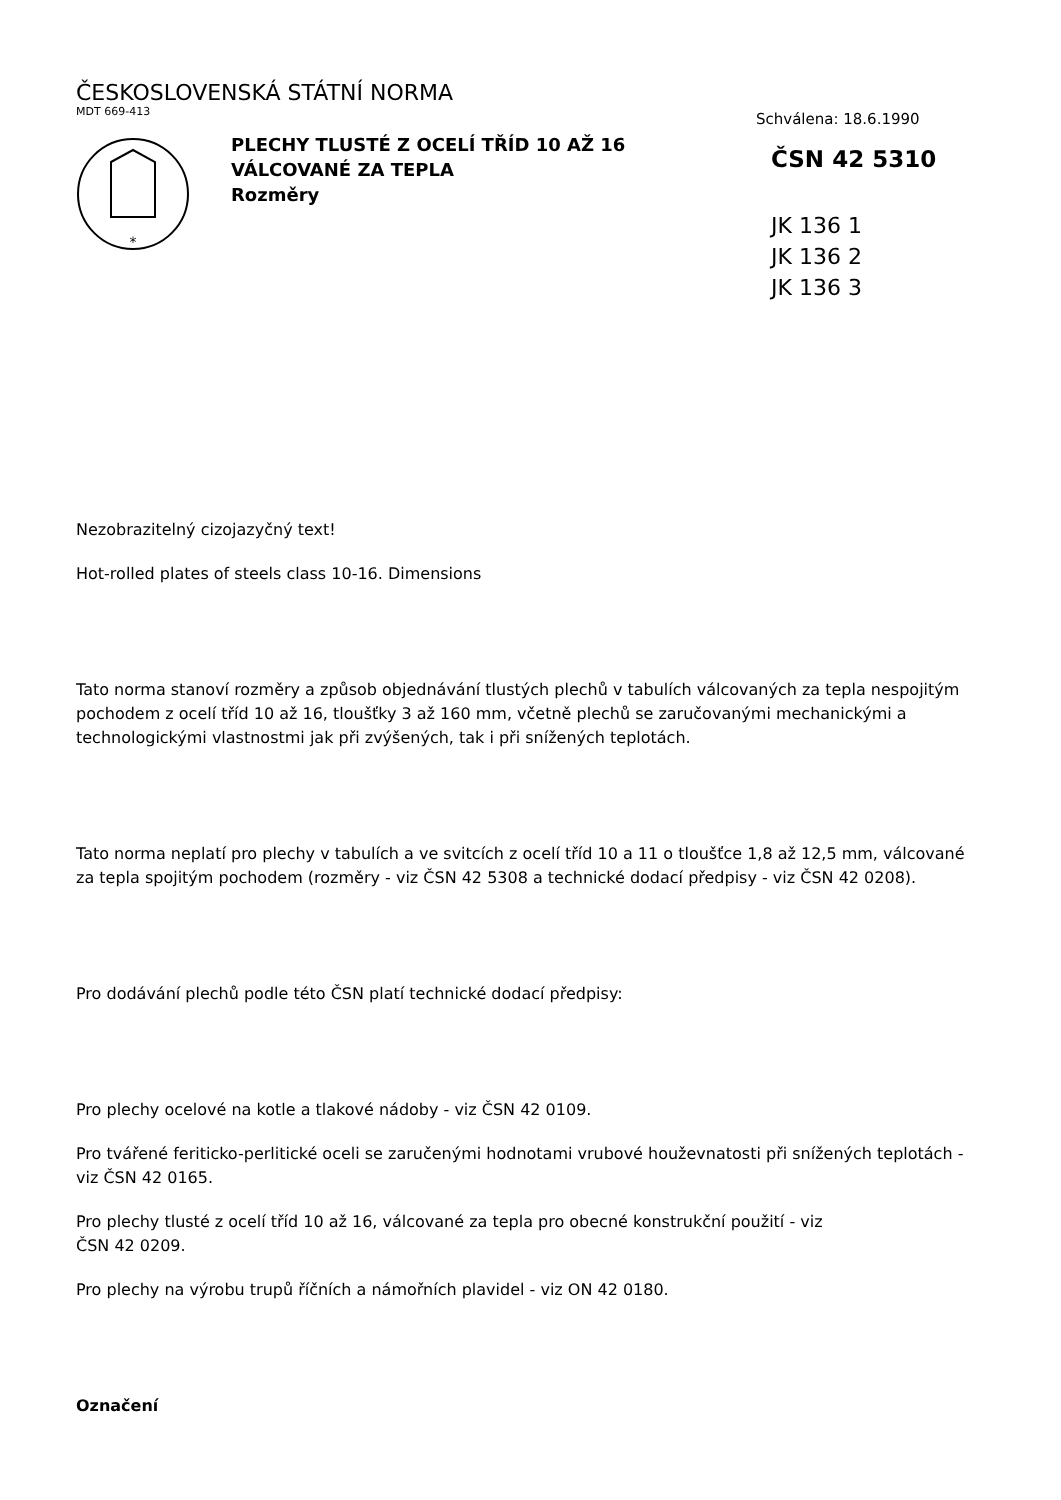ČESKOSLOVENSKÁ STÁTNÍ NORMA
MDT 669-413
*
PLECHY TLUSTÉ Z OCELÍ TŘÍD 10 AŽ 16
VÁLCOVANÉ ZA TEPLA
Rozměry
Schválena: 18.6.1990
ČSN 42 5310
JK 136 1
JK 136 2
JK 136 3
Nezobrazitelný cizojazyčný text!
Hot-rolled plates of steels class 10-16. Dimensions
Tato norma stanoví rozměry a způsob objednávání tlustých plechů v tabulích válcovaných za tepla nespojitým pochodem z ocelí tříd 10 až 16, tloušťky 3 až 160 mm, včetně plechů se zaručovanými mechanickými a technologickými vlastnostmi jak při zvýšených, tak i při snížených teplotách.
Tato norma neplatí pro plechy v tabulích a ve svitcích z ocelí tříd 10 a 11 o tloušťce 1,8 až 12,5 mm, válcované za tepla spojitým pochodem (rozměry - viz ČSN 42 5308 a technické dodací předpisy - viz ČSN 42 0208).
Pro dodávání plechů podle této ČSN platí technické dodací předpisy:
Pro plechy ocelové na kotle a tlakové nádoby - viz ČSN 42 0109.
Pro tvářené feriticko-perlitické oceli se zaručenými hodnotami vrubové houževnatosti při snížených teplotách - viz ČSN 42 0165.
Pro plechy tlusté z ocelí tříd 10 až 16, válcované za tepla pro obecné konstrukční použití - viz
ČSN 42 0209.
Pro plechy na výrobu trupů říčních a námořních plavidel - viz ON 42 0180.
Označení